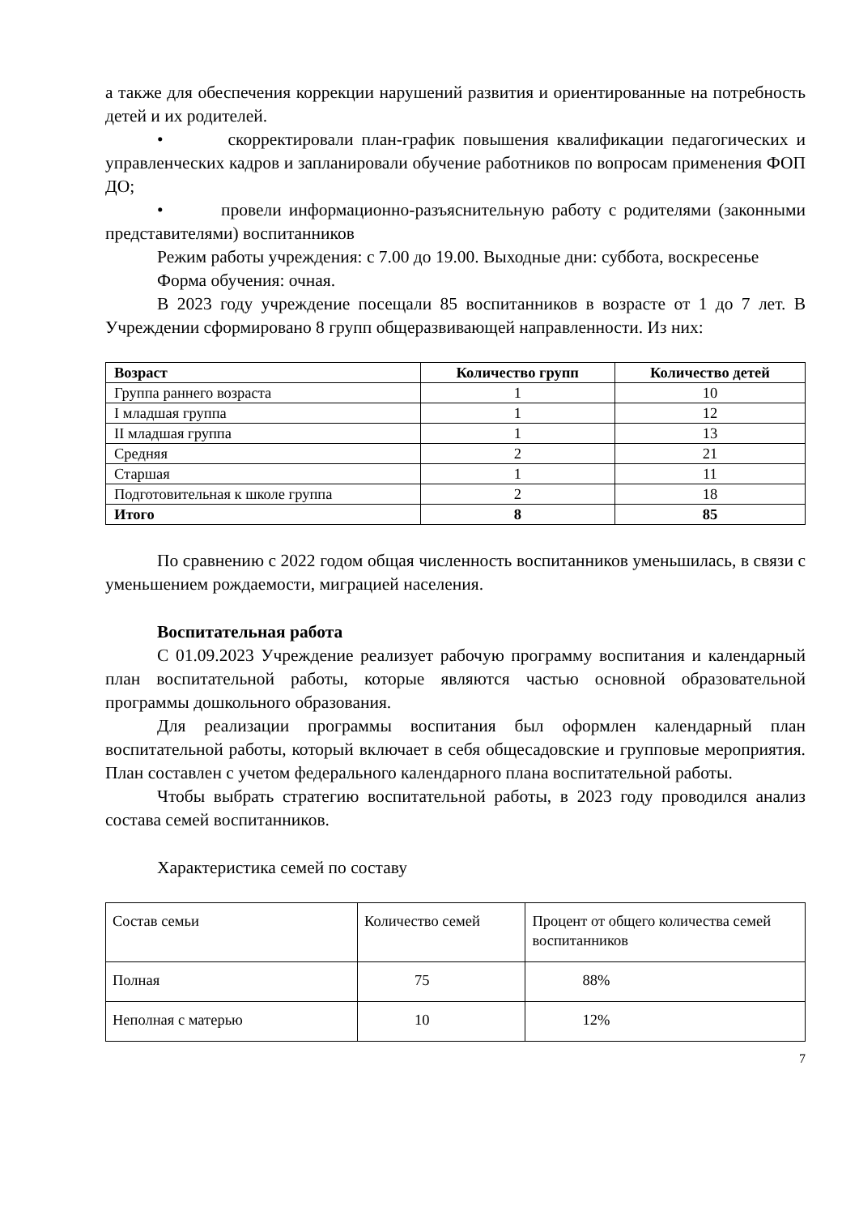а также для обеспечения коррекции нарушений развития и ориентированные на потребность детей и их родителей.
• скорректировали план-график повышения квалификации педагогических и управленческих кадров и запланировали обучение работников по вопросам применения ФОП ДО;
• провели информационно-разъяснительную работу с родителями (законными представителями) воспитанников
Режим работы учреждения: с 7.00 до 19.00. Выходные дни: суббота, воскресенье
Форма обучения: очная.
В 2023 году учреждение посещали 85 воспитанников в возрасте от 1 до 7 лет. В Учреждении сформировано 8 групп общеразвивающей направленности. Из них:
| Возраст | Количество групп | Количество детей |
| --- | --- | --- |
| Группа раннего возраста | 1 | 10 |
| I младшая группа | 1 | 12 |
| II младшая группа | 1 | 13 |
| Средняя | 2 | 21 |
| Старшая | 1 | 11 |
| Подготовительная к школе группа | 2 | 18 |
| Итого | 8 | 85 |
По сравнению с 2022 годом общая численность воспитанников уменьшилась, в связи с уменьшением рождаемости, миграцией населения.
Воспитательная работа
С 01.09.2023 Учреждение реализует рабочую программу воспитания и календарный план воспитательной работы, которые являются частью основной образовательной программы дошкольного образования.
Для реализации программы воспитания был оформлен календарный план воспитательной работы, который включает в себя общесадовские и групповые мероприятия. План составлен с учетом федерального календарного плана воспитательной работы.
Чтобы выбрать стратегию воспитательной работы, в 2023 году проводился анализ состава семей воспитанников.
Характеристика семей по составу
| Состав семьи | Количество семей | Процент от общего количества семей воспитанников |
| Полная | 75 | 88% |
| Неполная с матерью | 10 | 12% |
7